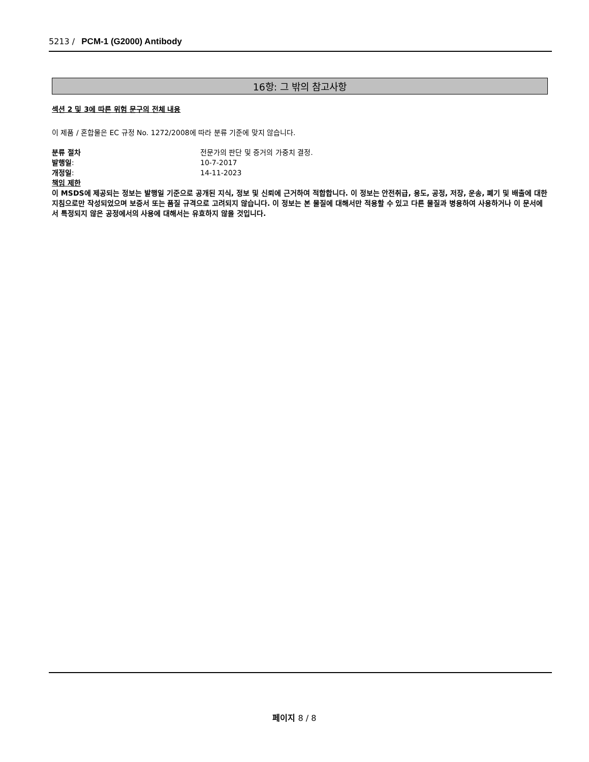5213 / PCM-1 (G2000) Antibody
16항: 그 밖의 참고사항
섹션 2 및 3에 따른 위험 문구의 전체 내용
이 제품 / 혼합물은 EC 규정 No. 1272/2008에 따라 분류 기준에 맞지 않습니다.
분류 절차 전문가의 판단 및 증거의 가중치 결정.
발행일: 10-7-2017
개정일: 14-11-2023
책임 제한
이 MSDS에 제공되는 정보는 발행일 기준으로 공개된 지식, 정보 및 신뢰에 근거하여 적합합니다. 이 정보는 안전취급, 용도, 공정, 저장, 운송, 폐기 및 배출에 대한 지침으로만 작성되었으며 보증서 또는 품질 규격으로 고려되지 않습니다. 이 정보는 본 물질에 대해서만 적용할 수 있고 다른 물질과 병용하여 사용하거나 이 문서에서 특정되지 않은 공정에서의 사용에 대해서는 유효하지 않을 것입니다.
페이지 8 / 8